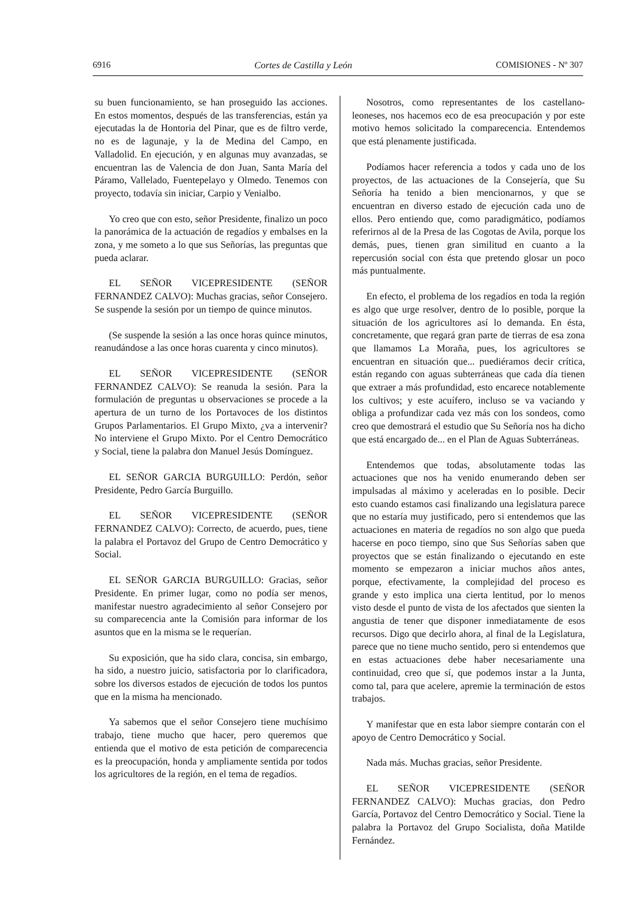6916 Cortes de Castilla y León COMISIONES - Nº 307
su buen funcionamiento, se han proseguido las acciones. En estos momentos, después de las transferencias, están ya ejecutadas la de Hontoria del Pinar, que es de filtro verde, no es de lagunaje, y la de Medina del Campo, en Valladolid. En ejecución, y en algunas muy avanzadas, se encuentran las de Valencia de don Juan, Santa María del Páramo, Vallelado, Fuentepelayo y Olmedo. Tenemos con proyecto, todavía sin iniciar, Carpio y Venialbo.
Yo creo que con esto, señor Presidente, finalizo un poco la panorámica de la actuación de regadíos y embalses en la zona, y me someto a lo que sus Señorías, las preguntas que pueda aclarar.
EL SEÑOR VICEPRESIDENTE (SEÑOR FERNANDEZ CALVO): Muchas gracias, señor Consejero. Se suspende la sesión por un tiempo de quince minutos.
(Se suspende la sesión a las once horas quince minutos, reanudándose a las once horas cuarenta y cinco minutos).
EL SEÑOR VICEPRESIDENTE (SEÑOR FERNANDEZ CALVO): Se reanuda la sesión. Para la formulación de preguntas u observaciones se procede a la apertura de un turno de los Portavoces de los distintos Grupos Parlamentarios. El Grupo Mixto, ¿va a intervenir? No interviene el Grupo Mixto. Por el Centro Democrático y Social, tiene la palabra don Manuel Jesús Domínguez.
EL SEÑOR GARCIA BURGUILLO: Perdón, señor Presidente, Pedro García Burguillo.
EL SEÑOR VICEPRESIDENTE (SEÑOR FERNANDEZ CALVO): Correcto, de acuerdo, pues, tiene la palabra el Portavoz del Grupo de Centro Democrático y Social.
EL SEÑOR GARCIA BURGUILLO: Gracias, señor Presidente. En primer lugar, como no podía ser menos, manifestar nuestro agradecimiento al señor Consejero por su comparecencia ante la Comisión para informar de los asuntos que en la misma se le requerían.
Su exposición, que ha sido clara, concisa, sin embargo, ha sido, a nuestro juicio, satisfactoria por lo clarificadora, sobre los diversos estados de ejecución de todos los puntos que en la misma ha mencionado.
Ya sabemos que el señor Consejero tiene muchísimo trabajo, tiene mucho que hacer, pero queremos que entienda que el motivo de esta petición de comparecencia es la preocupación, honda y ampliamente sentida por todos los agricultores de la región, en el tema de regadíos.
Nosotros, como representantes de los castellano-leoneses, nos hacemos eco de esa preocupación y por este motivo hemos solicitado la comparecencia. Entendemos que está plenamente justificada.
Podíamos hacer referencia a todos y cada uno de los proyectos, de las actuaciones de la Consejería, que Su Señoría ha tenido a bien mencionarnos, y que se encuentran en diverso estado de ejecución cada uno de ellos. Pero entiendo que, como paradigmático, podíamos referirnos al de la Presa de las Cogotas de Avila, porque los demás, pues, tienen gran similitud en cuanto a la repercusión social con ésta que pretendo glosar un poco más puntualmente.
En efecto, el problema de los regadíos en toda la región es algo que urge resolver, dentro de lo posible, porque la situación de los agricultores así lo demanda. En ésta, concretamente, que regará gran parte de tierras de esa zona que llamamos La Moraña, pues, los agricultores se encuentran en situación que... puediéramos decir crítica, están regando con aguas subterráneas que cada día tienen que extraer a más profundidad, esto encarece notablemente los cultivos; y este acuífero, incluso se va vaciando y obliga a profundizar cada vez más con los sondeos, como creo que demostrará el estudio que Su Señoría nos ha dicho que está encargado de... en el Plan de Aguas Subterráneas.
Entendemos que todas, absolutamente todas las actuaciones que nos ha venido enumerando deben ser impulsadas al máximo y aceleradas en lo posible. Decir esto cuando estamos casi finalizando una legislatura parece que no estaría muy justificado, pero si entendemos que las actuaciones en materia de regadíos no son algo que pueda hacerse en poco tiempo, sino que Sus Señorías saben que proyectos que se están finalizando o ejecutando en este momento se empezaron a iniciar muchos años antes, porque, efectivamente, la complejidad del proceso es grande y esto implica una cierta lentitud, por lo menos visto desde el punto de vista de los afectados que sienten la angustia de tener que disponer inmediatamente de esos recursos. Digo que decirlo ahora, al final de la Legislatura, parece que no tiene mucho sentido, pero si entendemos que en estas actuaciones debe haber necesariamente una continuidad, creo que sí, que podemos instar a la Junta, como tal, para que acelere, apremie la terminación de estos trabajos.
Y manifestar que en esta labor siempre contarán con el apoyo de Centro Democrático y Social.
Nada más. Muchas gracias, señor Presidente.
EL SEÑOR VICEPRESIDENTE (SEÑOR FERNANDEZ CALVO): Muchas gracias, don Pedro García, Portavoz del Centro Democrático y Social. Tiene la palabra la Portavoz del Grupo Socialista, doña Matilde Fernández.